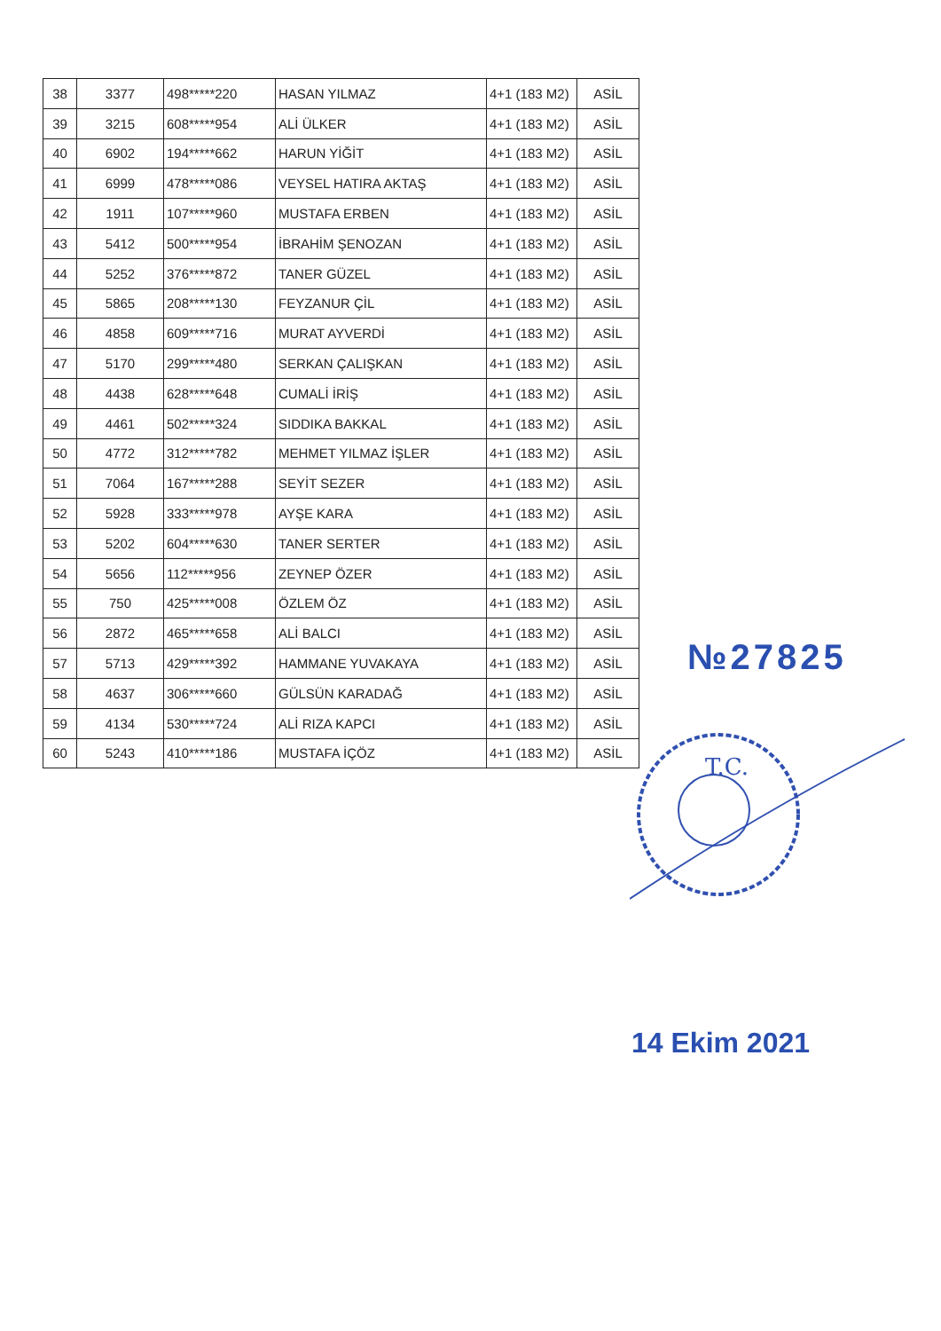| 38 | 3377 | 498*****220 | HASAN YILMAZ | 4+1 (183 M2) | ASİL |
| 39 | 3215 | 608*****954 | ALİ ÜLKER | 4+1 (183 M2) | ASİL |
| 40 | 6902 | 194*****662 | HARUN YİĞİT | 4+1 (183 M2) | ASİL |
| 41 | 6999 | 478*****086 | VEYSEL HATIRA AKTAŞ | 4+1 (183 M2) | ASİL |
| 42 | 1911 | 107*****960 | MUSTAFA ERBEN | 4+1 (183 M2) | ASİL |
| 43 | 5412 | 500*****954 | İBRAHİM ŞENOZAN | 4+1 (183 M2) | ASİL |
| 44 | 5252 | 376*****872 | TANER GÜZEL | 4+1 (183 M2) | ASİL |
| 45 | 5865 | 208*****130 | FEYZANUR ÇİL | 4+1 (183 M2) | ASİL |
| 46 | 4858 | 609*****716 | MURAT AYVERDİ | 4+1 (183 M2) | ASİL |
| 47 | 5170 | 299*****480 | SERKAN ÇALIŞKAN | 4+1 (183 M2) | ASİL |
| 48 | 4438 | 628*****648 | CUMALİ İRİŞ | 4+1 (183 M2) | ASİL |
| 49 | 4461 | 502*****324 | SIDDIKA BAKKAL | 4+1 (183 M2) | ASİL |
| 50 | 4772 | 312*****782 | MEHMET YILMAZ İŞLER | 4+1 (183 M2) | ASİL |
| 51 | 7064 | 167*****288 | SEYİT SEZER | 4+1 (183 M2) | ASİL |
| 52 | 5928 | 333*****978 | AYŞE KARA | 4+1 (183 M2) | ASİL |
| 53 | 5202 | 604*****630 | TANER SERTER | 4+1 (183 M2) | ASİL |
| 54 | 5656 | 112*****956 | ZEYNEP ÖZER | 4+1 (183 M2) | ASİL |
| 55 | 750 | 425*****008 | ÖZLEM ÖZ | 4+1 (183 M2) | ASİL |
| 56 | 2872 | 465*****658 | ALİ BALCI | 4+1 (183 M2) | ASİL |
| 57 | 5713 | 429*****392 | HAMMANE YUVAKAYA | 4+1 (183 M2) | ASİL |
| 58 | 4637 | 306*****660 | GÜLSÜN KARADAĞ | 4+1 (183 M2) | ASİL |
| 59 | 4134 | 530*****724 | ALİ RIZA KAPCI | 4+1 (183 M2) | ASİL |
| 60 | 5243 | 410*****186 | MUSTAFA İÇÖZ | 4+1 (183 M2) | ASİL |
№27825
T.C.
14 Ekim 2021